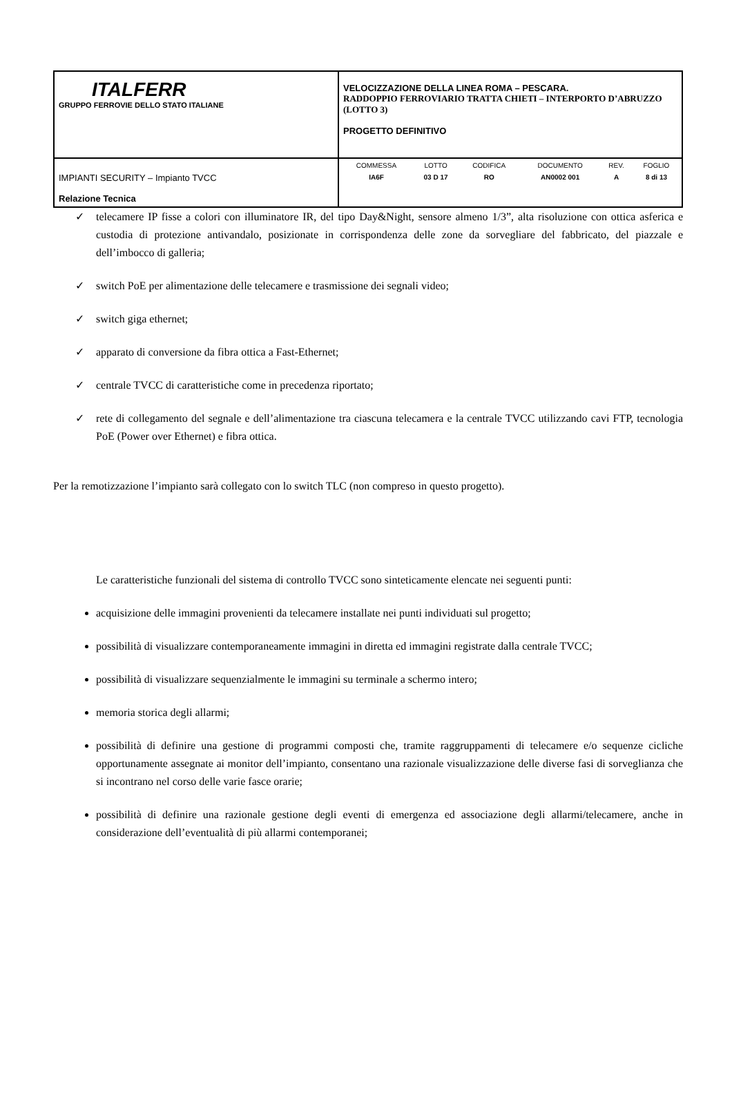| ITALFERR GRUPPO FERROVIE DELLO STATO ITALIANE | VELOCIZZAZIONE DELLA LINEA ROMA – PESCARA. RADDOPPIO FERROVIARIO TRATTA CHIETI – INTERPORTO D’ABRUZZO (LOTTO 3) PROGETTO DEFINITIVO |
| IMPIANTI SECURITY – Impianto TVCC Relazione Tecnica | / COMMESSA / LOTTO / CODIFICA / DOCUMENTO / REV. / FOGLIO / / IA6F / 03 D 17 / RO / AN0002 001 / A / 8 di 13 / |
✓ telecamere IP fisse a colori con illuminatore IR, del tipo Day&Night, sensore almeno 1/3”, alta risoluzione con ottica asferica e custodia di protezione antivandalo, posizionate in corrispondenza delle zone da sorvegliare del fabbricato, del piazzale e dell’imbocco di galleria;
✓ switch PoE per alimentazione delle telecamere e trasmissione dei segnali video;
✓ switch giga ethernet;
✓ apparato di conversione da fibra ottica a Fast-Ethernet;
✓ centrale TVCC di caratteristiche come in precedenza riportato;
✓ rete di collegamento del segnale e dell’alimentazione tra ciascuna telecamera e la centrale TVCC utilizzando cavi FTP, tecnologia PoE (Power over Ethernet) e fibra ottica.
Per la remotizzazione l’impianto sarà collegato con lo switch TLC (non compreso in questo progetto).
Le caratteristiche funzionali del sistema di controllo TVCC sono sinteticamente elencate nei seguenti punti:
acquisizione delle immagini provenienti da telecamere installate nei punti individuati sul progetto;
possibilità di visualizzare contemporaneamente immagini in diretta ed immagini registrate dalla centrale TVCC;
possibilità di visualizzare sequenzialmente le immagini su terminale a schermo intero;
memoria storica degli allarmi;
possibilità di definire una gestione di programmi composti che, tramite raggruppamenti di telecamere e/o sequenze cicliche opportunamente assegnate ai monitor dell’impianto, consentano una razionale visualizzazione delle diverse fasi di sorveglianza che si incontrano nel corso delle varie fasce orarie;
possibilità di definire una razionale gestione degli eventi di emergenza ed associazione degli allarmi/telecamere, anche in considerazione dell’eventualità di più allarmi contemporanei;